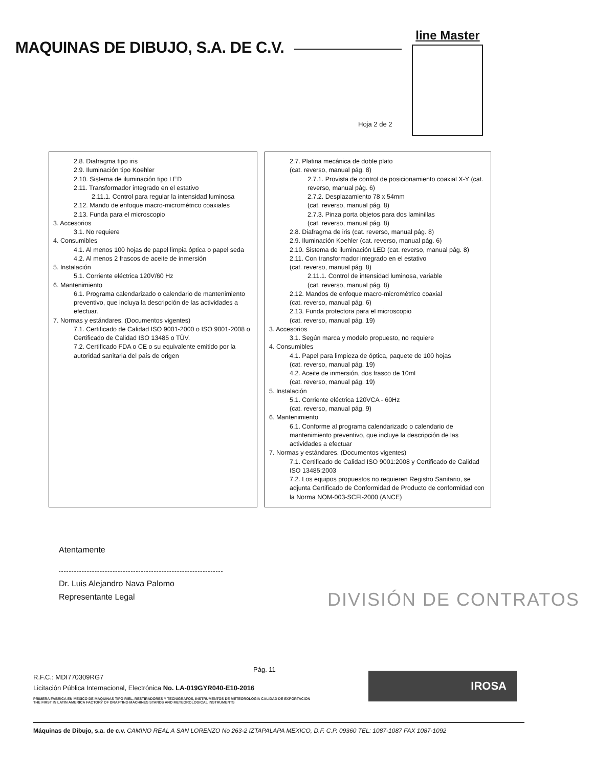MAQUINAS DE DIBUJO, S.A. DE C.V.
line Master
Hoja 2 de 2
2.8. Diafragma tipo iris
2.9. Iluminación tipo Koehler
2.10. Sistema de iluminación tipo LED
2.11. Transformador integrado en el estativo
2.11.1. Control para regular la intensidad luminosa
2.12. Mando de enfoque macro-micrométrico coaxiales
2.13. Funda para el microscopio
3. Accesorios
3.1. No requiere
4. Consumibles
4.1. Al menos 100 hojas de papel limpia óptica o papel seda
4.2. Al menos 2 frascos de aceite de inmersión
5. Instalación
5.1. Corriente eléctrica 120V/60 Hz
6. Mantenimiento
6.1. Programa calendarizado o calendario de mantenimiento preventivo, que incluya la descripción de las actividades a efectuar.
7. Normas y estándares. (Documentos vigentes)
7.1. Certificado de Calidad ISO 9001-2000 o ISO 9001-2008 o Certificado de Calidad ISO 13485 o TÜV.
7.2. Certificado FDA o CE o su equivalente emitido por la autoridad sanitaria del país de origen
2.7. Platina mecánica de doble plato
(cat. reverso, manual pág. 8)
2.7.1. Provista de control de posicionamiento coaxial X-Y (cat. reverso, manual pág. 6)
2.7.2. Desplazamiento 78 x 54mm
(cat. reverso, manual pág. 8)
2.7.3. Pinza porta objetos para dos laminillas
(cat. reverso, manual pág. 8)
2.8. Diafragma de iris (cat. reverso, manual pág. 8)
2.9. Iluminación Koehler (cat. reverso, manual pág. 6)
2.10. Sistema de iluminación LED (cat. reverso, manual pág. 8)
2.11. Con transformador integrado en el estativo
(cat. reverso, manual pág. 8)
2.11.1. Control de intensidad luminosa, variable
(cat. reverso, manual pág. 8)
2.12. Mandos de enfoque macro-micrométrico coaxial
(cat. reverso, manual pág. 6)
2.13. Funda protectora para el microscopio
(cat. reverso, manual pág. 19)
3. Accesorios
3.1. Según marca y modelo propuesto, no requiere
4. Consumibles
4.1. Papel para limpieza de óptica, paquete de 100 hojas
(cat. reverso, manual pág. 19)
4.2. Aceite de inmersión, dos frasco de 10ml
(cat. reverso, manual pág. 19)
5. Instalación
5.1. Corriente eléctrica 120VCA - 60Hz
(cat. reverso, manual pág. 9)
6. Mantenimiento
6.1. Conforme al programa calendarizado o calendario de mantenimiento preventivo, que incluye la descripción de las actividades a efectuar
7. Normas y estándares. (Documentos vigentes)
7.1. Certificado de Calidad ISO 9001:2008 y Certificado de Calidad ISO 13485:2003
7.2. Los equipos propuestos no requieren Registro Sanitario, se adjunta Certificado de Conformidad de Producto de conformidad con la Norma NOM-003-SCFI-2000 (ANCE)
Atentamente
Dr. Luis Alejandro Nava Palomo
Representante Legal
DIVISIÓN DE CONTRATOS
Pág. 11
R.F.C.: MDI770309RG7
Licitación Pública Internacional, Electrónica No. LA-019GYR040-E10-2016
PRIMERA FABRICA EN MEXICO DE MAQUINAS TIPO RIEL, RESTIRADORES Y TECNIGRAFOS, INSTRUMENTOS DE METEOROLOGIA CALIDAD DE EXPORTACION
THE FIRST IN LATIN AMERICA FACTORY OF DRAFTING MACHINES STANDS AND METEOROLOGICAL INSTRUMENTS
IROSA
Máquinas de Dibujo, s.a. de c.v. CAMINO REAL A SAN LORENZO No 263-2 IZTAPALAPA MEXICO, D.F. C.P. 09360 TEL: 1087-1087 FAX 1087-1092